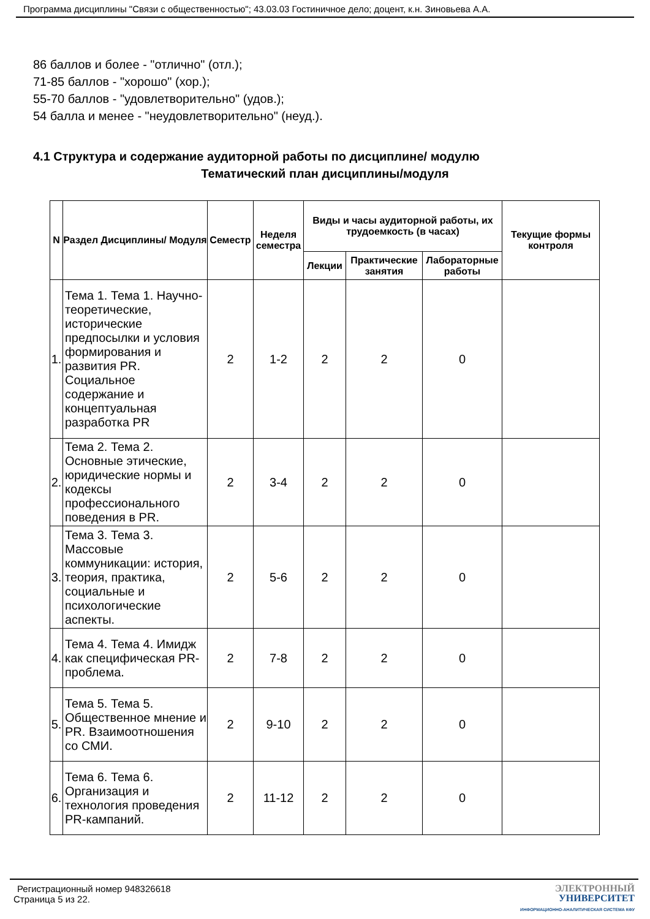Программа дисциплины "Связи с общественностью"; 43.03.03 Гостиничное дело; доцент, к.н. Зиновьева А.А.
86 баллов и более - "отлично" (отл.);
71-85 баллов - "хорошо" (хор.);
55-70 баллов - "удовлетворительно" (удов.);
54 балла и менее - "неудовлетворительно" (неуд.).
4.1 Структура и содержание аудиторной работы по дисциплине/ модулю
Тематический план дисциплины/модуля
| N | Раздел Дисциплины/ Модуля | Семестр | Неделя семестра | Виды и часы аудиторной работы, их трудоемкость (в часах) | | | Текущие формы контроля |
| --- | --- | --- | --- | --- | --- | --- | --- |
| | | | | Лекции | Практические занятия | Лабораторные работы | |
| 1. | Тема 1. Тема 1. Научно-теоретические, исторические предпосылки и условия формирования и развития PR. Социальное содержание и концептуальная разработка PR | 2 | 1-2 | 2 | 2 | 0 | |
| 2. | Тема 2. Тема 2. Основные этические, юридические нормы и кодексы профессионального поведения в PR. | 2 | 3-4 | 2 | 2 | 0 | |
| 3. | Тема 3. Тема 3. Массовые коммуникации: история, теория, практика, социальные и психологические аспекты. | 2 | 5-6 | 2 | 2 | 0 | |
| 4. | Тема 4. Тема 4. Имидж как специфическая PR-проблема. | 2 | 7-8 | 2 | 2 | 0 | |
| 5. | Тема 5. Тема 5. Общественное мнение и PR. Взаимоотношения со СМИ. | 2 | 9-10 | 2 | 2 | 0 | |
| 6. | Тема 6. Тема 6. Организация и технология проведения PR-кампаний. | 2 | 11-12 | 2 | 2 | 0 | |
Регистрационный номер 948326618
Страница 5 из 22.
ЭЛЕКТРОННЫЙ
УНИВЕРСИТЕТ
ИНФОРМАЦИОННО-АНАЛИТИЧЕСКАЯ СИСТЕМА КФУ